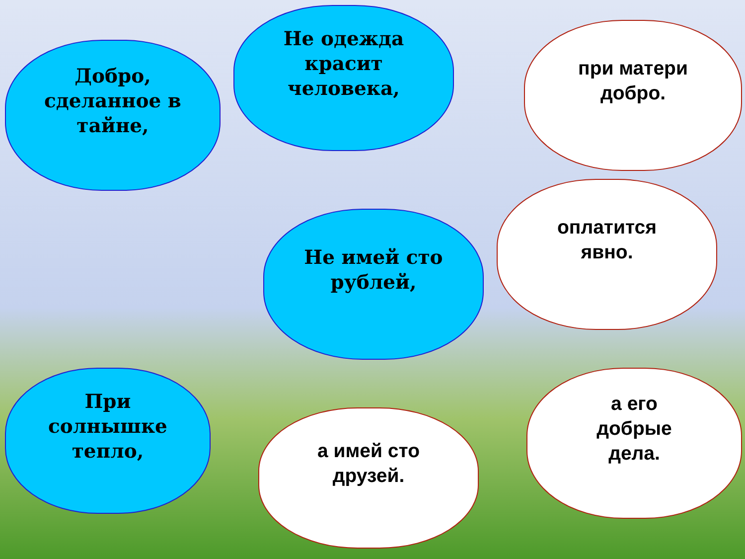Добро,
сделанное в
тайне,
Не одежда
красит
человека,
при матери
добро.
Не имей сто
рублей,
оплатится
явно.
При
солнышке
тепло,
а имей сто
друзей.
а его
добрые
дела.